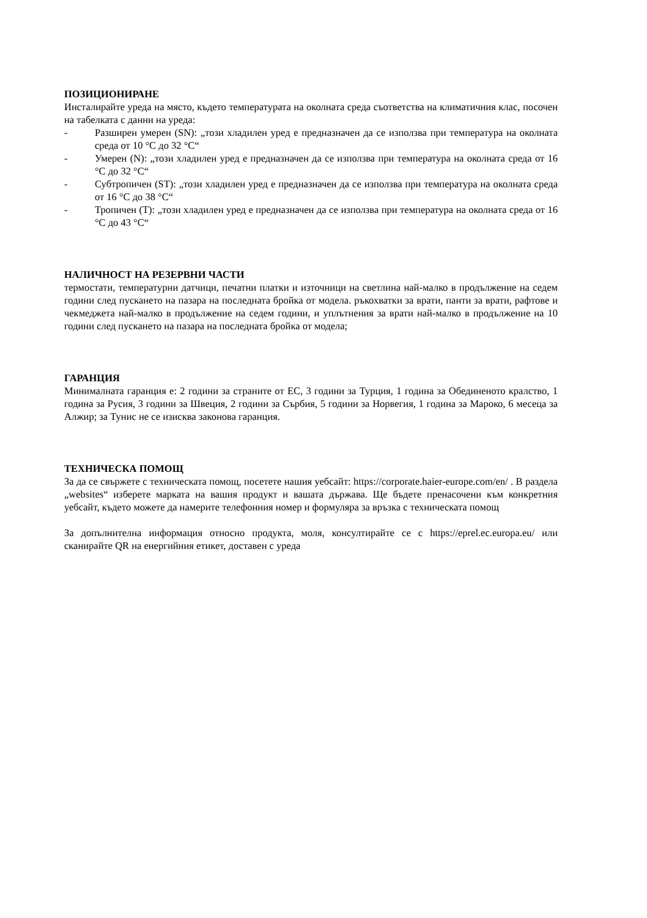ПОЗИЦИОНИРАНЕ
Инсталирайте уреда на място, където температурата на околната среда съответства на климатичния клас, посочен на табелката с данни на уреда:
- Разширен умерен (SN): „този хладилен уред е предназначен да се използва при температура на околната среда от 10 °C до 32 °C“
- Умерен (N): „този хладилен уред е предназначен да се използва при температура на околната среда от 16 °C до 32 °C“
- Субтропичен (ST): „този хладилен уред е предназначен да се използва при температура на околната среда от 16 °C до 38 °C“
- Тропичен (T): „този хладилен уред е предназначен да се използва при температура на околната среда от 16 °C до 43 °C“
НАЛИЧНОСТ НА РЕЗЕРВНИ ЧАСТИ
термостати, температурни датчици, печатни платки и източници на светлина най-малко в продължение на седем години след пускането на пазара на последната бройка от модела. ръкохватки за врати, панти за врати, рафтове и чекмеджета най-малко в продължение на седем години, и уплътнения за врати най-малко в продължение на 10 години след пускането на пазара на последната бройка от модела;
ГАРАНЦИЯ
Минималната гаранция е: 2 години за страните от ЕС, 3 години за Турция, 1 година за Обединеното кралство, 1 година за Русия, 3 години за Швеция, 2 години за Сърбия, 5 години за Норвегия, 1 година за Мароко, 6 месеца за Алжир; за Тунис не се изисква законова гаранция.
ТЕХНИЧЕСКА ПОМОЩ
За да се свържете с техническата помощ, посетете нашия уебсайт: https://corporate.haier-europe.com/en/ . В раздела „websites“ изберете марката на вашия продукт и вашата държава. Ще бъдете пренасочени към конкретния уебсайт, където можете да намерите телефонния номер и формуляра за връзка с техническата помощ
За допълнителна информация относно продукта, моля, консултирайте се с https://eprel.ec.europa.eu/ или сканирайте QR на енергийния етикет, доставен с уреда